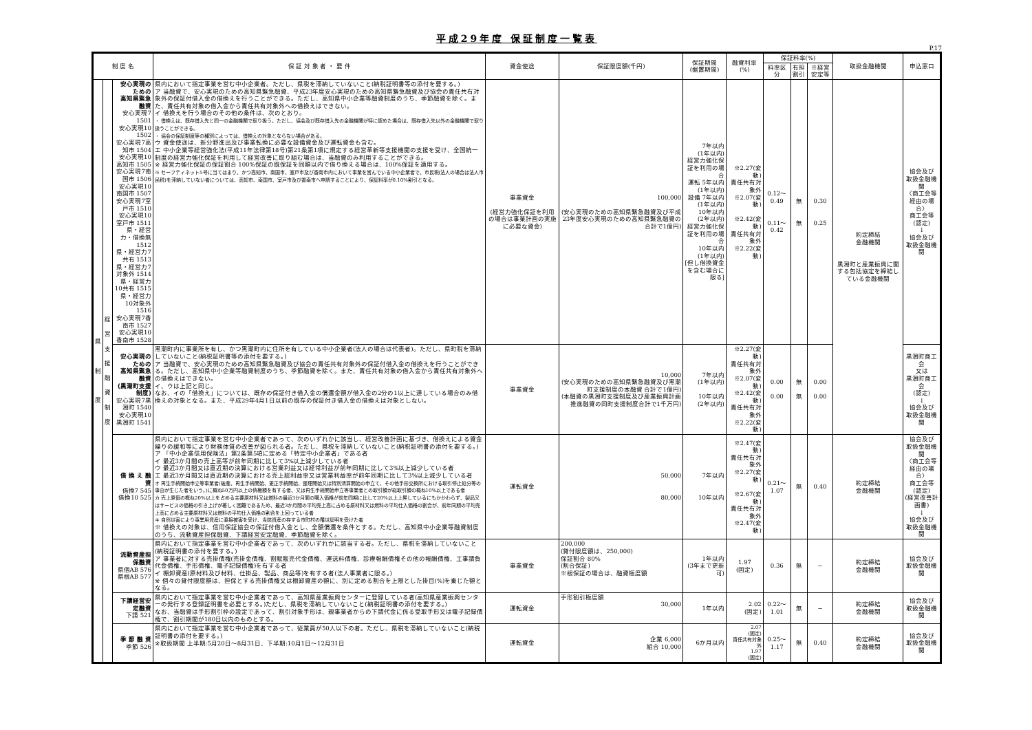平成29年度 保証制度一覧表
P.17
| 制 度 名 | | | 保 証 対 象 者 ・ 要 件 | 資金使途 | 保証限度額(千円) | 保証期間 (据置期間) | 融資利率(%) | 保証料率(%) | | | 取扱金融機関 | 申込窓口 |
| --- | --- | --- | --- | --- | --- | --- | --- | --- | --- | --- | --- | --- |
| | | | | | | | | 料率区分 | 有担割引 | ※経営安定等 | | |
| 県 制 度 | 経 営 支 援 融 資 制 度 | 安心実現のための 高知県緊急融資 安心実現7 1501 安心実現10 1502 安心実現7高知市 1504 安心実現10高知市 1505 安心実現7南国市 1506 安心実現10南国市 1507 安心実現7室戸市 1510 安心実現10室戸市 1511 県・経営力・借換無 1512 県・経営力7共有 1513 県・経営力7対象外 1514 県・経営力10共有 1515 県・経営力10対象外 1516 安心実現7香南市 1527 安心実現10香南市 1528 | 県内において指定事業を営む中小企業者。ただし、県税を滞納していないこと(納税証明書等の添付を要する。) ア 当融資で、安心実現のための高知県緊急融資、平成23年度安心実現のための高知県緊急融資及び協会の責任共有対象外の保証付借入金の借換えを行うことができる。ただし、高知県中小企業等融資制度のうち、季節融資を除く。また、責任共有対象の借入金から責任共有対象外への借換えはできない。 イ 借換えを行う場合のその他の条件は、次のとおり。 ・ 借換えは、既存借入先と同一の金融機関で取り扱う。ただし、協会及び既存借入先の金融機関が特に認めた場合は、既存借入先以外の金融機関で取り扱うことができる。 ・ 協会の保証制度等の種別によっては、借換えの対象とならない場合がある。 ウ 資金使途は、新分野進出及び事業転換に必要な設備資金及び運転資金も含む。 エ 中小企業等経営強化法(平成11年法律第18号)第21条第1項に規定する経営革新等支援機関の支援を受け、全国統一制度の経営力強化保証を利用して経営改善に取り組む場合は、当融資のみ利用することができる。 ※ 経営力強化保証の保証割合 100%保証の既保証を同額以内で借り換える場合は、100%保証を適用する。 ※ セーフティネット5号に当てはまり、かつ高知市、南国市、室戸市及び香南市内において事業を営んでいる中小企業者で、市民税(法人の場合は法人市民税)を滞納していない者については、高知市、南国市、室戸市及び香南市へ申請することにより、保証料率が0.10%割引となる。 | 事業資金 (経営力強化保証を利用の場合は事業計画の実施に必要な資金) | 100,000 (安心実現のための高知県緊急融資及び平成23年度安心実現のための高知県緊急融資の合計で1億円) | 7年以内 (1年以内) 経営力強化保証を利用の場合 運転 5年以内(1年以内) 設備 7年以内(1年以内) 10年以内 (2年以内) 経営力強化保証を利用の場合 10年以内 (1年以内) [但し借換資金を含む場合に限る] | ※2.27(変動) 責任共有対象外 ※2.07(変動) ※2.42(変動) 責任共有対象外 ※2.22(変動) | 0.12〜0.49 0.11〜0.42 | 無 無 | 0.30 0.25 | 約定締結 金融機関 黒潮町と産業振興に関する包括協定を締結している金融機関 | 協会及び 取扱金融機関 〈商工会等経由の場合〉 商工会等 (認定) ↓ 協会及び 取扱金融機関 |
| | | 安心実現のための 高知県緊急融資 (黒潮町支援制度) 安心実現7黒潮町 1540 安心実現10黒潮町 1541 | 黒潮町内に事業所を有し、かつ黒潮町内に住所を有している中小企業者(法人の場合は代表者)。ただし、県町税を滞納していないこと(納税証明書等の添付を要する。) ア 当融資で、安心実現のための高知県緊急融資及び協会の責任共有対象外の保証付借入金の借換えを行うことができる。ただし、高知県中小企業等融資制度のうち、季節融資を除く。また、責任共有対象の借入金から責任共有対象外への借換えはできない。 イ、ウは上記と同じ。 なお、イの「借換え」については、既存の保証付き借入金の償還金額が借入金の2分の1以上に達している場合のみ借換えの対象となる。また、平成29年4月1日以前の既存の保証付き借入金の借換えは対象としない。 | 事業資金 | 10,000 (安心実現のための高知県緊急融資及び黒潮町支援制度の本融資 合計で1億円) (本融資の黒潮町支援制度及び産業振興計画推進融資の同町支援制度合計で1千万円) | 7年以内 (1年以内) 10年以内 (2年以内) | ※2.27(変動) 責任共有対象外 ※2.07(変動) ※2.42(変動) 責任共有対象外 ※2.22(変動) | 0.00 0.00 | 無 無 | 0.00 0.00 | | 黒潮町商工会 又は 黒潮町商工会 (認定) ↓ 協会及び 取扱金融機関 |
| | | 借 換 え 融 資 借換7 545 借換10 525 | 県内において指定事業を営む中小企業者であって、次のいずれかに該当し、経営改善計画に基づき、借換えによる資金繰りの緩和等により財務体質の改善が図られる者。ただし、県税を滞納していないこと(納税証明書の添付を要する。) ア 「中小企業信用保険法」第2条第5項に定める「特定中小企業者」である者 イ 最近3か月間の売上高等が前年同期に比して3%以上減少している者 ウ 最近3か月間又は直近期の決算における営業利益又は経常利益が前年同期に比して3%以上減少している者 エ 最近3か月間又は直近期の決算における売上総利益率又は営業利益率が前年同期に比して3%以上減少している者 オ 再生手続開始申立等事業者(破産、再生手続開始、更正手続開始、整理開始又は特別清算開始の申立て、その他手形交換所における取引停止処分等の事由が生じた者をいう。)に概ね50万円以上の債権額を有する者、又は再生手続開始申立等事業者との取引額が総取引額の概ね10%以上である者 カ 売上原価の概ね20%以上を占める主要原材料又は燃料の最近3か月間の購入価格が前年同期に比して20%以上上昇しているにもかかわらず、製品又はサービスの価格の引き上げが著しく困難であるため、最近3か月間の平均売上高に占める原材料又は燃料の平均仕入価格の割合が、前年同期の平均売上高に占める主要原材料又は燃料の平均仕入価格の割合を上回っている者 キ 自然災害により事業用資産に直接被害を受け、当該資産の存する市町村の罹災証明を受けた者 ※ 借換えの対象は、信用保証協会の保証付借入金とし、全額償還を条件とする。ただし、高知県中小企業等融資制度のうち、流動資産担保融資、下請経営安定融資、季節融資を除く。 | 運転資金 | 50,000 80,000 | 7年以内 10年以内 | ※2.47(変動) 責任共有対象外 ※2.27(変動) ※2.67(変動) 責任共有対象外 ※2.47(変動) | 0.21〜1.07 | 無 | 0.40 | 約定締結 金融機関 | 協会及び 取扱金融機関 〈商工会等経由の場合〉 商工会等 (認定) (経営改善計画書) ↓ 協会及び 取扱金融機関 |
| | | 流動資産担保融資 県個AB 576 県根AB 577 | 県内において指定事業を営む中小企業者であって、次のいずれかに該当する者。ただし、県税を滞納していないこと(納税証明書の添付を要する。) ア 事業者に対する売掛債権(売掛金債権、割賦販売代金債権、運送料債権、診療報酬債権その他の報酬債権、工事請負代金債権、手形債権、電子記録債権)を有する者 イ 棚卸資産(原材料及び材料、仕掛品、製品、商品等)を有する者(法人事業者に限る。) ※ 個々の貸付限度額は、担保とする売掛債権又は棚卸資産の額に、別に定める割合を上限とした掛目(%)を乗じた額となる。 | 事業資金 | 200,000 (貸付限度額は、250,000) 保証割合 80% (割合保証) ※根保証の場合は、融資極度額 | 1年以内 (3年まで更新可) | 1.97 (固定) | 0.36 | 無 | − | 約定締結 金融機関 | 協会及び 取扱金融機関 |
| | | 下請経営安定融資 下請 521 | 県内において指定事業を営む中小企業者であって、高知県産業振興センターに登録している者(高知県産業振興センターの発行する登録証明書を必要とする。)ただし、県税を滞納していないこと(納税証明書の添付を要する。) なお、当融資は手形割引枠の設定であって、割引対象手形は、親事業者からの下請代金に係る受取手形又は電子記録債権で、割引期間が180日以内のものとする。 | 運転資金 | 手形割引極度額 30,000 | 1年以内 | 2.02 (固定) | 0.22〜1.01 | 無 | − | 約定締結 金融機関 | 協会及び 取扱金融機関 |
| | | 季 節 融 資 季節 526 | 県内において指定事業を営む中小企業者であって、従業員が50人以下の者。ただし、県税を滞納していないこと(納税証明書の添付を要する。) ※取扱期間 上半期:5月20日〜8月31日、下半期:10月1日〜12月31日 | 運転資金 | 企業 6,000 組合 10,000 | 6か月以内 | 2.07 (固定) 責任共有対象外 1.97 (固定) | 0.25〜1.17 | 無 | 0.40 | 約定締結 金融機関 | 協会及び 取扱金融機関 |